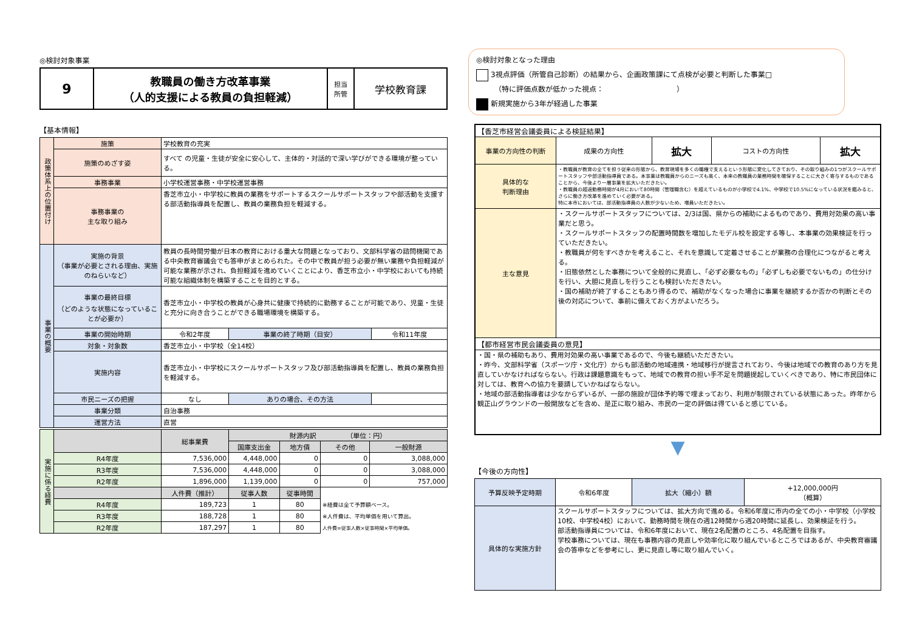◎検討対象事業
| 9 | 教職員の働き方改革事業 （人的支援による教員の負担軽減） | 担当 所管 | 学校教育課 |
【基本情報】
| 政策体系上の位置付け | 施策 | 学校教育の充実 | | |
| | 施策のめざす姿 | すべて の児童・生徒が安全に安心して、主体的・対話的で深い学びができる環境が整っている。 | | |
| | 事務事業 | 小学校運営事務・中学校運営事務 | | |
| | 事務事業の 主な取り組み | 香芝市立小・中学校に教員の業務をサポートするスクールサポートスタッフや部活動を支援する部活動指導員を配置し、教員の業務負担を軽減する。 | | |
| 事業の概要 | 実施の背景 （事業が必要とされる理由、実施のねらいなど） | 教員の長時間労働が日本の教育における重大な問題となっており、文部科学省の諮問機関である中央教育審議会でも答申がまとめられた。その中で教員が担う必要が無い業務や負担軽減が可能な業務が示され、負担軽減を進めていくことにより、香芝市立小・中学校においても持続可能な組織体制を構築することを目的とする。 | | |
| | 事業の最終目標 （どのような状態になっていることが必要か） | 香芝市立小・中学校の教員が心身共に健康で持続的に勤務することが可能であり、児童・生徒と充分に向き合うことができる職場環境を構築する。 | | |
| | 事業の開始時期 | 令和2年度 | 事業の終了時期（目安） | 令和11年度 |
| | 対象・対象数 | 香芝市立小・中学校（全14校） | | |
| | 実施内容 | 香芝市立小・中学校にスクールサポートスタッフ及び部活動指導員を配置し、教員の業務負担を軽減する。 | | |
| | 市民ニーズの把握 | なし | ありの場合、その方法 | |
| | 事業分類 | 自治事務 | | |
| | 運営方法 | 直営 | | |
| 実施に係る経費 | | 総事業費 | 財源内訳 （単位：円） | | | |
| | | | 国庫支出金 | 地方債 | その他 | 一般財源 |
| | R4年度 | 7,536,000 | 4,448,000 | 0 | 0 | 3,088,000 |
| | R3年度 | 7,536,000 | 4,448,000 | 0 | 0 | 3,088,000 |
| | R2年度 | 1,896,000 | 1,139,000 | 0 | 0 | 757,000 |
| | | 人件費（推計） | 従事人数 | 従事時間 | | |
| | R4年度 | 189,723 | 1 | 80 | ※経費は全て予算額ベース。 | |
| | R3年度 | 188,728 | 1 | 80 | ※人件費は、平均単価を用いて算出。 | |
| | R2年度 | 187,297 | 1 | 80 | 人件費=従事人数×従事時間×平均単価。 | |
◎検討対象となった理由
3視点評価（所管自己診断）の結果から、企画政策課にて点検が必要と判断した事業□
　　　（特に評価点数が低かった視点：　　　　　　　　　　）
新規実施から3年が経過した事業
| 【香芝市経営会議委員による検証結果】 | | | | |
| 事業の方向性の判断 | 成果の方向性 | 拡大 | コストの方向性 | 拡大 |
| 具体的な 判断理由 | ・教職員が教育の全てを担う従来の形態から、教育現場を多くの職種で支えるという形態に変化してきており、その取り組みの1つがスクールサポートスタッフや部活動指導員である。本事業は教職員からのニーズも高く、本来の教職員の業務時間を確保することに大きく寄与するものであることから、今後より一層事業を拡大いただきたい。 ・教職員の超過勤務時間が4月において80時間（管理職含む）を超えているものが小学校で4.1%、中学校で10.5%になっている状況を鑑みると、さらに働き方改革を進めていく必要がある。 特に本市においては、部活動指導員の人数が少ないため、増員いただきたい。 | | | |
| 主な意見 | ・スクールサポートスタッフについては、2/3は国、県からの補助によるものであり、費用対効果の高い事業だと思う。 ・スクールサポートスタッフの配置時間数を増加したモデル校を設定する等し、本事業の効果検証を行っていただきたい。 ・教職員が何をすべきかを考えること、それを意識して定着させることが業務の合理化につながると考える。 ・旧態依然とした事務について全般的に見直し、「必ず必要なもの」「必ずしも必要でないもの」の仕分けを行い、大胆に見直しを行うことも検討いただきたい。 ・国の補助が終了することもあり得るので、補助がなくなった場合に事業を継続するか否かの判断とその後の対応について、事前に備えておく方がよいだろう。 | | | |
| 【都市経営市民会議委員の意見】 | | | | |
| ・国・県の補助もあり、費用対効果の高い事業であるので、今後も継続いただきたい。 ・昨今、文部科学省（スポーツ庁・文化庁）からも部活動の地域連携・地域移行が提言されており、今後は地域での教育のあり方を見直していかなければならない。行政は課題意識をもって、地域での教育の担い手不足を問題提起していくべきであり、特に市民団体に対しては、教育への協力を要請していかねばならない。 ・地域の部活動指導者は少なからずいるが、一部の施設が団体予約等で埋まっており、利用が制限されている状態にあった。昨年から観正山グラウンドの一般開放などを含め、是正に取り組み、市民の一定の評価は得ていると感じている。 | | | | |
▼
【今後の方向性】
| 予算反映予定時期 | 令和6年度 | 拡大（縮小）額 | +12,000,000円 （概算） |
| 具体的な実施方針 | スクールサポートスタッフについては、拡大方向で進める。令和6年度に市内の全ての小・中学校（小学校10校、中学校4校）において、勤務時間を現在の週12時間から週20時間に延長し、効果検証を行う。 部活動指導員については、令和6年度において、現在2名配置のところ、4名配置を目指す。 学校事務については、現在も事務内容の見直しや効率化に取り組んでいるところではあるが、中央教育審議会の答申などを参考にし、更に見直し等に取り組んでいく。 | | |